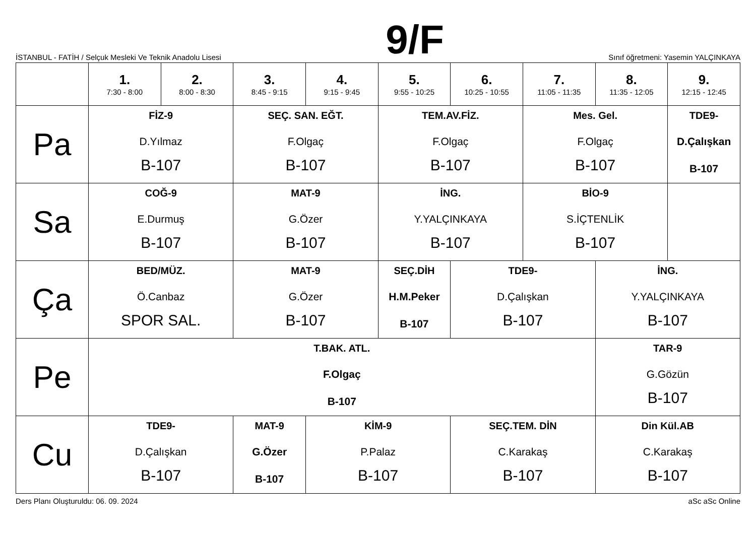İSTANBUL - FATİH / Selçuk Mesleki Ve Teknik Anadolu Lisesi
9/F
Sınıf öğretmeni: Yasemin YALÇINKAYA
| | 1. 7:30 - 8:00 | 2. 8:00 - 8:30 | 3. 8:45 - 9:15 | 4. 9:15 - 9:45 | 5. 9:55 - 10:25 | 6. 10:25 - 10:55 | 7. 11:05 - 11:35 | 8. 11:35 - 12:05 | 9. 12:15 - 12:45 |
| --- | --- | --- | --- | --- | --- | --- | --- | --- | --- |
| Pa | FİZ-9 D.Yılmaz B-107 | | SEÇ. SAN. EĞT. F.Olgaç B-107 | | TEM.AV.FİZ. F.Olgaç B-107 | | Mes. Gel. F.Olgaç B-107 | | TDE9- D.Çalışkan B-107 |
| Sa | COĞ-9 E.Durmuş B-107 | | MAT-9 G.Özer B-107 | | İNG. Y.YALÇINKAYA B-107 | | BİO-9 S.İÇTENLİK B-107 | | |
| Ça | BED/MÜZ. Ö.Canbaz SPOR SAL. | | MAT-9 G.Özer B-107 | | SEÇ.DİH H.M.Peker B-107 | TDE9- D.Çalışkan B-107 | | İNG. Y.YALÇINKAYA B-107 | |
| Pe | T.BAK. ATL. F.Olgaç B-107 | | | | | | | TAR-9 G.Gözün B-107 | |
| Cu | TDE9- D.Çalışkan B-107 | | MAT-9 G.Özer B-107 | KİM-9 P.Palaz B-107 | | SEÇ.TEM. DİN C.Karakaş B-107 | | Din Kül.AB C.Karakaş B-107 | |
Ders Planı Oluşturuldu: 06. 09. 2024 aSc aSc Online